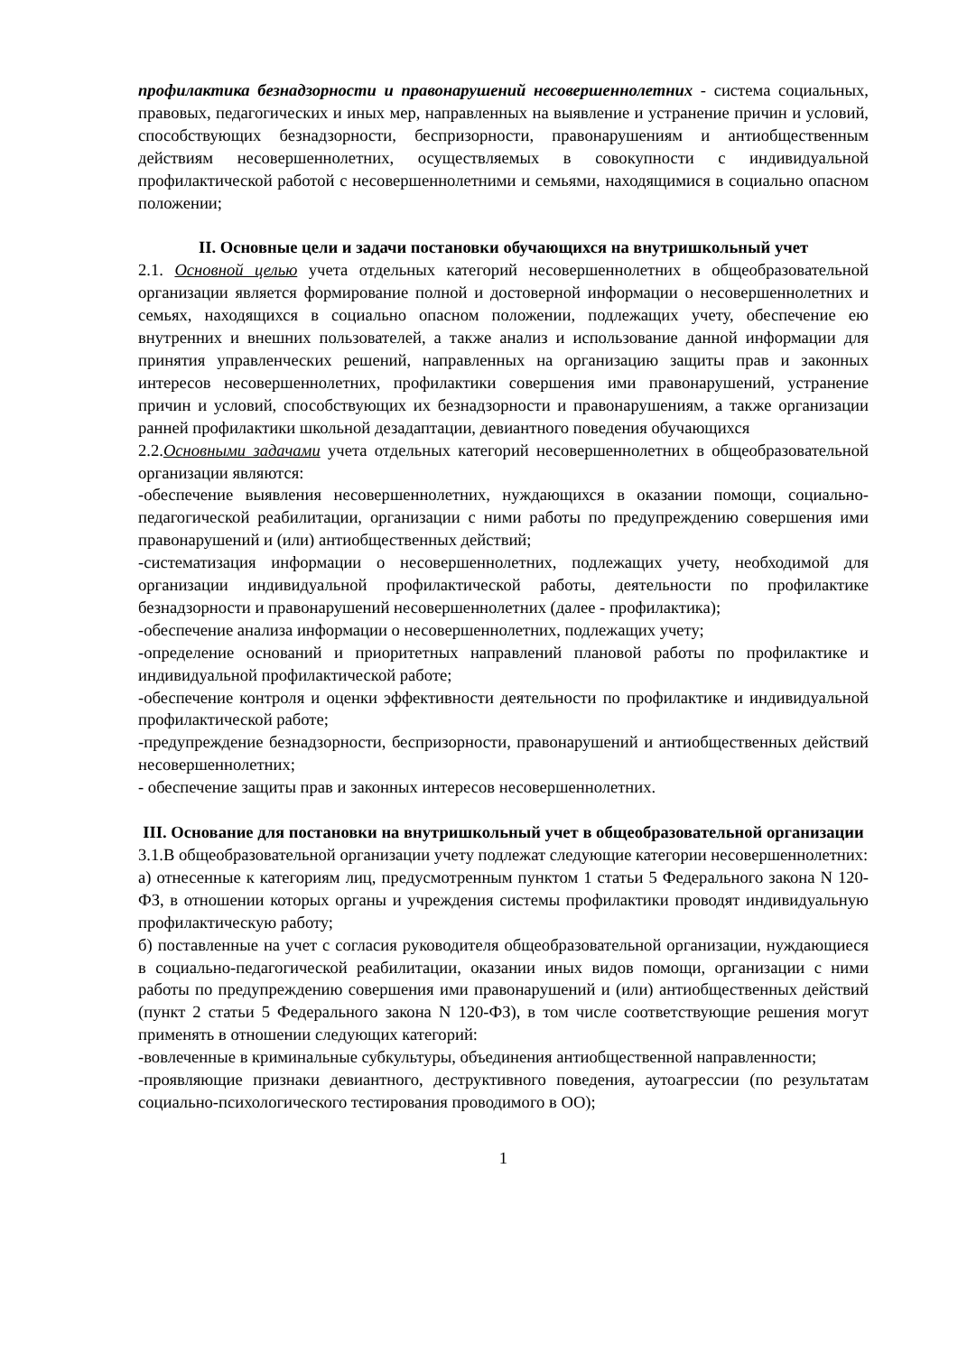профилактика безнадзорности и правонарушений несовершеннолетних - система социальных, правовых, педагогических и иных мер, направленных на выявление и устранение причин и условий, способствующих безнадзорности, беспризорности, правонарушениям и антиобщественным действиям несовершеннолетних, осуществляемых в совокупности с индивидуальной профилактической работой с несовершеннолетними и семьями, находящимися в социально опасном положении;
II. Основные цели и задачи постановки обучающихся на внутришкольный учет
2.1. Основной целью учета отдельных категорий несовершеннолетних в общеобразовательной организации является формирование полной и достоверной информации о несовершеннолетних и семьях, находящихся в социально опасном положении, подлежащих учету, обеспечение ею внутренних и внешних пользователей, а также анализ и использование данной информации для принятия управленческих решений, направленных на организацию защиты прав и законных интересов несовершеннолетних, профилактики совершения ими правонарушений, устранение причин и условий, способствующих их безнадзорности и правонарушениям, а также организации ранней профилактики школьной дезадаптации, девиантного поведения обучающихся
2.2.Основными задачами учета отдельных категорий несовершеннолетних в общеобразовательной организации являются:
-обеспечение выявления несовершеннолетних, нуждающихся в оказании помощи, социально-педагогической реабилитации, организации с ними работы по предупреждению совершения ими правонарушений и (или) антиобщественных действий;
-систематизация информации о несовершеннолетних, подлежащих учету, необходимой для организации индивидуальной профилактической работы, деятельности по профилактике безнадзорности и правонарушений несовершеннолетних (далее - профилактика);
-обеспечение анализа информации о несовершеннолетних, подлежащих учету;
-определение оснований и приоритетных направлений плановой работы по профилактике и индивидуальной профилактической работе;
-обеспечение контроля и оценки эффективности деятельности по профилактике и индивидуальной профилактической работе;
-предупреждение безнадзорности, беспризорности, правонарушений и антиобщественных действий несовершеннолетних;
- обеспечение защиты прав и законных интересов несовершеннолетних.
III. Основание для постановки на внутришкольный учет в общеобразовательной организации
3.1.В общеобразовательной организации учету подлежат следующие категории несовершеннолетних:
а) отнесенные к категориям лиц, предусмотренным пунктом 1 статьи 5 Федерального закона N 120-ФЗ, в отношении которых органы и учреждения системы профилактики проводят индивидуальную профилактическую работу;
б) поставленные на учет с согласия руководителя общеобразовательной организации, нуждающиеся в социально-педагогической реабилитации, оказании иных видов помощи, организации с ними работы по предупреждению совершения ими правонарушений и (или) антиобщественных действий (пункт 2 статьи 5 Федерального закона N 120-ФЗ), в том числе соответствующие решения могут применять в отношении следующих категорий:
-вовлеченные в криминальные субкультуры, объединения антиобщественной направленности;
-проявляющие признаки девиантного, деструктивного поведения, аутоагрессии (по результатам социально-психологического тестирования проводимого в ОО);
1